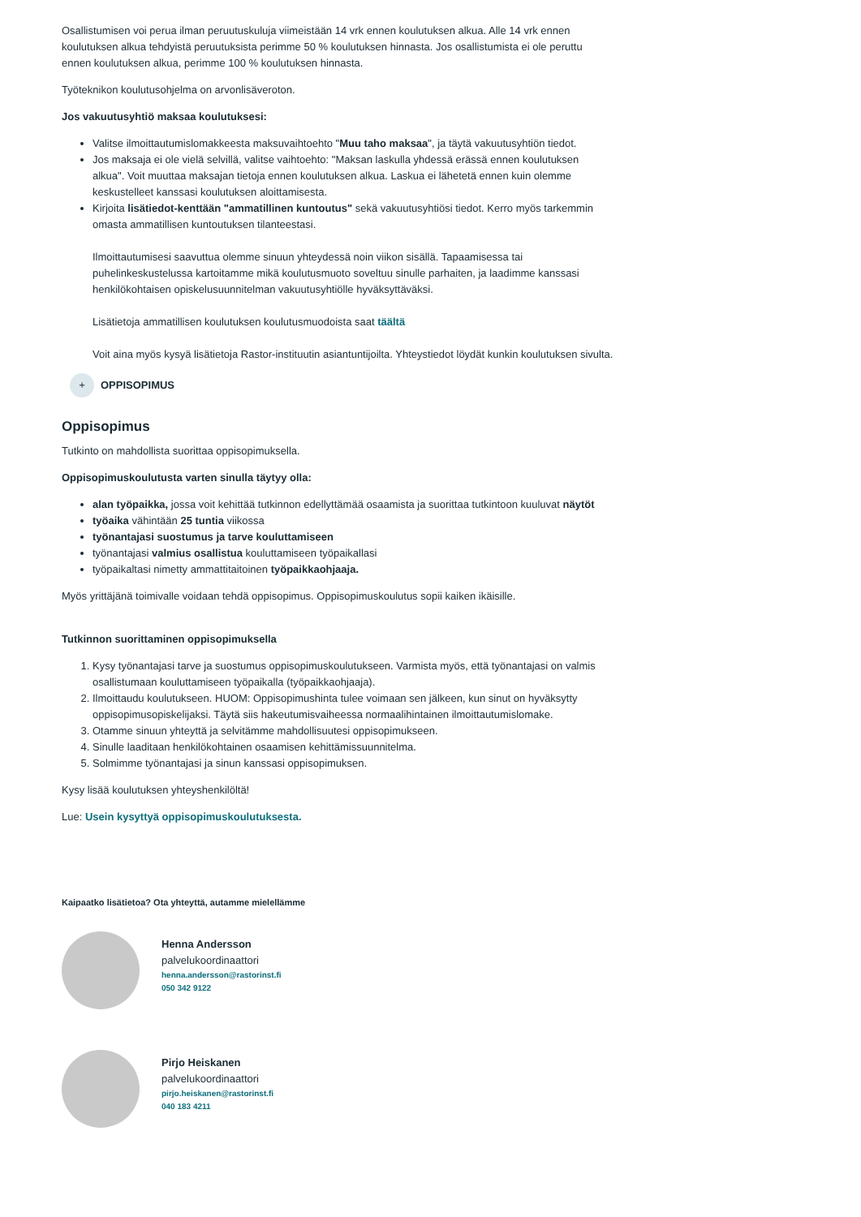Osallistumisen voi perua ilman peruutuskuluja viimeistään 14 vrk ennen koulutuksen alkua. Alle 14 vrk ennen koulutuksen alkua tehdyistä peruutuksista perimme 50 % koulutuksen hinnasta. Jos osallistumista ei ole peruttu ennen koulutuksen alkua, perimme 100 % koulutuksen hinnasta.
Työteknikon koulutusohjelma on arvonlisäveroton.
Jos vakuutusyhtiö maksaa koulutuksesi:
Valitse ilmoittautumislomakkeesta maksuvaihtoehto "Muu taho maksaa", ja täytä vakuutusyhtiön tiedot.
Jos maksaja ei ole vielä selvillä, valitse vaihtoehto: "Maksan laskulla yhdessä erässä ennen koulutuksen alkua". Voit muuttaa maksajan tietoja ennen koulutuksen alkua. Laskua ei lähetetä ennen kuin olemme keskustelleet kanssasi koulutuksen aloittamisesta.
Kirjoita lisätiedot-kenttään "ammatillinen kuntoutus" sekä vakuutusyhtiösi tiedot. Kerro myös tarkemmin omasta ammatillisen kuntoutuksen tilanteestasi.
Ilmoittautumisesi saavuttua olemme sinuun yhteydessä noin viikon sisällä. Tapaamisessa tai puhelinkeskustelussa kartoitamme mikä koulutusmuoto soveltuu sinulle parhaiten, ja laadimme kanssasi henkilökohtaisen opiskelusuunnitelman vakuutusyhtiölle hyväksyttäväksi.
Lisätietoja ammatillisen koulutuksen koulutusmuodoista saat täältä
Voit aina myös kysyä lisätietoja Rastor-instituutin asiantuntijoilta. Yhteystiedot löydät kunkin koulutuksen sivulta.
+ OPPISOPIMUS
Oppisopimus
Tutkinto on mahdollista suorittaa oppisopimuksella.
Oppisopimuskoulutusta varten sinulla täytyy olla:
alan työpaikka, jossa voit kehittää tutkinnon edellyttämää osaamista ja suorittaa tutkintoon kuuluvat näytöt
työaika vähintään 25 tuntia viikossa
työnantajasi suostumus ja tarve kouluttamiseen
työnantajasi valmius osallistua kouluttamiseen työpaikallasi
työpaikaltasi nimetty ammattitaitoinen työpaikkaohjaaja.
Myös yrittäjänä toimivalle voidaan tehdä oppisopimus. Oppisopimuskoulutus sopii kaiken ikäisille.
Tutkinnon suorittaminen oppisopimuksella
1. Kysy työnantajasi tarve ja suostumus oppisopimuskoulutukseen. Varmista myös, että työnantajasi on valmis osallistumaan kouluttamiseen työpaikalla (työpaikkaohjaaja).
2. Ilmoittaudu koulutukseen. HUOM: Oppisopimushinta tulee voimaan sen jälkeen, kun sinut on hyväksytty oppisopimusopiskelijaksi. Täytä siis hakeutumisvaiheessa normaalihintainen ilmoittautumislomake.
3. Otamme sinuun yhteyttä ja selvitämme mahdollisuutesi oppisopimukseen.
4. Sinulle laaditaan henkilökohtainen osaamisen kehittämissuunnitelma.
5. Solmimme työnantajasi ja sinun kanssasi oppisopimuksen.
Kysy lisää koulutuksen yhteyshenkilöltä!
Lue: Usein kysyttyä oppisopimuskoulutuksesta.
Kaipaatko lisätietoa? Ota yhteyttä, autamme mielellämme
Henna Andersson
palvelukoordinaattori
henna.andersson@rastorinst.fi
050 342 9122
Pirjo Heiskanen
palvelukoordinaattori
pirjo.heiskanen@rastorinst.fi
040 183 4211